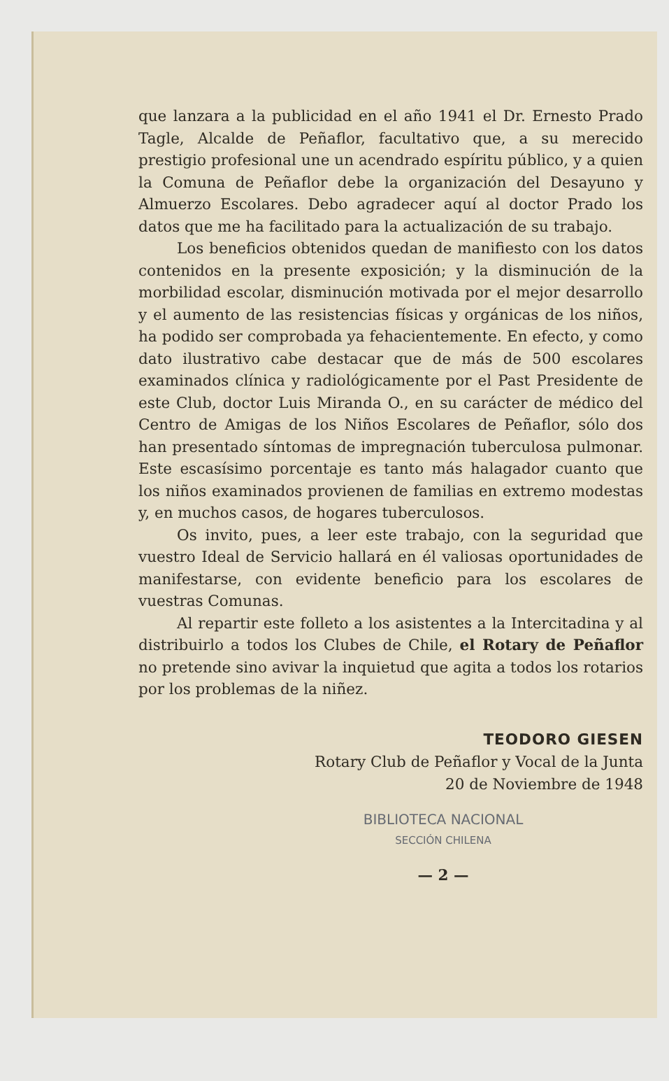que lanzara a la publicidad en el año 1941 el Dr. Ernesto Prado Tagle, Alcalde de Peñaflor, facultativo que, a su merecido prestigio profesional une un acendrado espíritu público, y a quien la Comuna de Peñaflor debe la organización del Desayuno y Almuerzo Escolares. Debo agradecer aquí al doctor Prado los datos que me ha facilitado para la actualización de su trabajo.
Los beneficios obtenidos quedan de manifiesto con los datos contenidos en la presente exposición; y la disminución de la morbilidad escolar, disminución motivada por el mejor desarrollo y el aumento de las resistencias físicas y orgánicas de los niños, ha podido ser comprobada ya fehacientemente. En efecto, y como dato ilustrativo cabe destacar que de más de 500 escolares examinados clínica y radiológicamente por el Past Presidente de este Club, doctor Luis Miranda O., en su carácter de médico del Centro de Amigas de los Niños Escolares de Peñaflor, sólo dos han presentado síntomas de impregnación tuberculosa pulmonar. Este escasísimo porcentaje es tanto más halagador cuanto que los niños examinados provienen de familias en extremo modestas y, en muchos casos, de hogares tuberculosos.
Os invito, pues, a leer este trabajo, con la seguridad que vuestro Ideal de Servicio hallará en él valiosas oportunidades de manifestarse, con evidente beneficio para los escolares de vuestras Comunas.
Al repartir este folleto a los asistentes a la Intercitadina y al distribuirlo a todos los Clubes de Chile, el Rotary de Peñaflor no pretende sino avivar la inquietud que agita a todos los rotarios por los problemas de la niñez.
TEODORO GIESEN
Rotary Club de Peñaflor y Vocal de la Junta
20 de Noviembre de 1948
BIBLIOTECA NACIONAL
SECCIÓN CHILENA
— 2 —